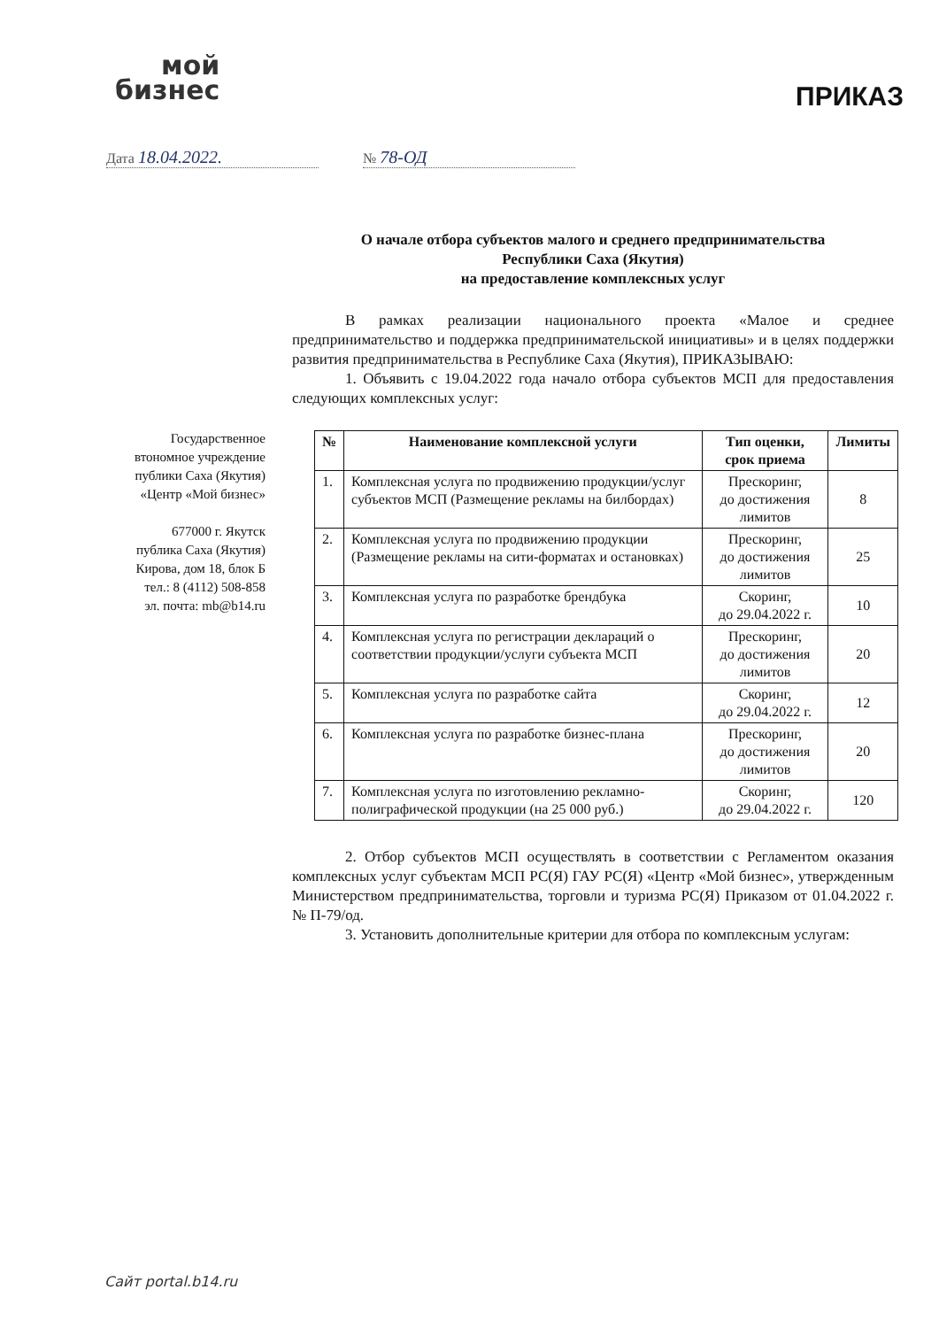мой
бизнес
ПРИКАЗ
Дата 18.04.2022. № 78-ОД
Государственное
втономное учреждение
публики Саха (Якутия)
«Центр «Мой бизнес»
677000 г. Якутск
публика Саха (Якутия)
Кирова, дом 18, блок Б
тел.: 8 (4112) 508-858
эл. почта: mb@b14.ru
О начале отбора субъектов малого и среднего предпринимательства
Республики Саха (Якутия)
на предоставление комплексных услуг
В рамках реализации национального проекта «Малое и среднее предпринимательство и поддержка предпринимательской инициативы» и в целях поддержки развития предпринимательства в Республике Саха (Якутия), ПРИКАЗЫВАЮ:
1. Объявить с 19.04.2022 года начало отбора субъектов МСП для предоставления следующих комплексных услуг:
| № | Наименование комплексной услуги | Тип оценки, срок приема | Лимиты |
| --- | --- | --- | --- |
| 1. | Комплексная услуга по продвижению продукции/услуг субъектов МСП (Размещение рекламы на билбордах) | Прескоринг, до достижения лимитов | 8 |
| 2. | Комплексная услуга по продвижению продукции (Размещение рекламы на сити-форматах и остановках) | Прескоринг, до достижения лимитов | 25 |
| 3. | Комплексная услуга по разработке брендбука | Скоринг, до 29.04.2022 г. | 10 |
| 4. | Комплексная услуга по регистрации деклараций о соответствии продукции/услуги субъекта МСП | Прескоринг, до достижения лимитов | 20 |
| 5. | Комплексная услуга по разработке сайта | Скоринг, до 29.04.2022 г. | 12 |
| 6. | Комплексная услуга по разработке бизнес-плана | Прескоринг, до достижения лимитов | 20 |
| 7. | Комплексная услуга по изготовлению рекламно-полиграфической продукции (на 25 000 руб.) | Скоринг, до 29.04.2022 г. | 120 |
2. Отбор субъектов МСП осуществлять в соответствии с Регламентом оказания комплексных услуг субъектам МСП РС(Я) ГАУ РС(Я) «Центр «Мой бизнес», утвержденным Министерством предпринимательства, торговли и туризма РС(Я) Приказом от 01.04.2022 г. № П-79/од.
3. Установить дополнительные критерии для отбора по комплексным услугам:
Сайт portal.b14.ru